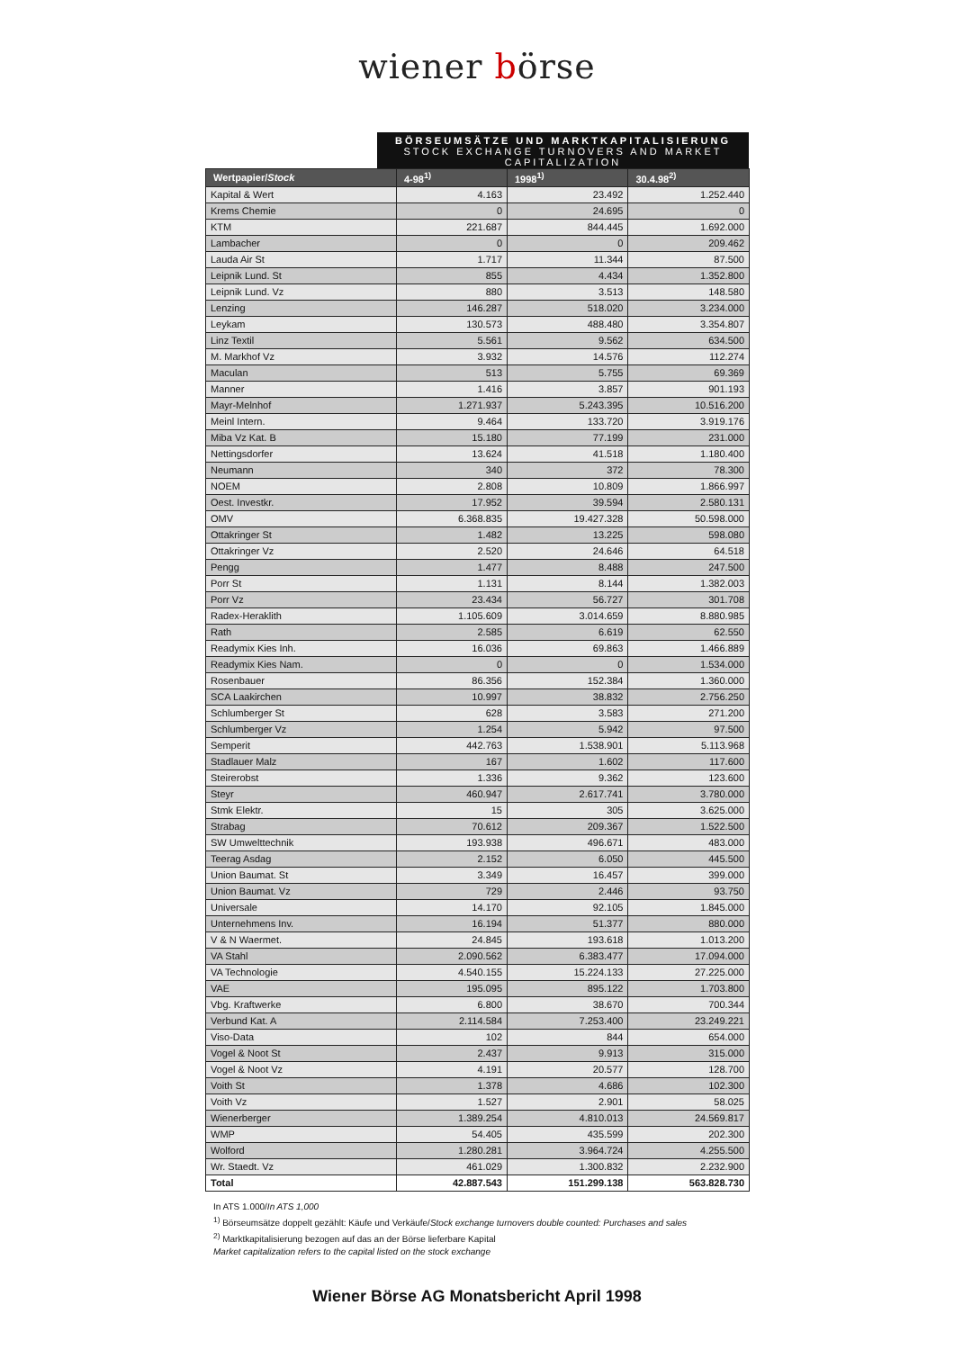wiener börse
BÖRSEUMSÄTZE UND MARKTKAPITALISIERUNG
STOCK EXCHANGE TURNOVERS AND MARKET CAPITALIZATION
| Wertpapier/ Stock | 4-98<sup>1)</sup> | 1998<sup>1)</sup> | 30.4.98<sup>2)</sup> |
| --- | --- | --- | --- |
| Kapital & Wert | 4.163 | 23.492 | 1.252.440 |
| Krems Chemie | 0 | 24.695 | 0 |
| KTM | 221.687 | 844.445 | 1.692.000 |
| Lambacher | 0 | 0 | 209.462 |
| Lauda Air St | 1.717 | 11.344 | 87.500 |
| Leipnik Lund. St | 855 | 4.434 | 1.352.800 |
| Leipnik Lund. Vz | 880 | 3.513 | 148.580 |
| Lenzing | 146.287 | 518.020 | 3.234.000 |
| Leykam | 130.573 | 488.480 | 3.354.807 |
| Linz Textil | 5.561 | 9.562 | 634.500 |
| M. Markhof Vz | 3.932 | 14.576 | 112.274 |
| Maculan | 513 | 5.755 | 69.369 |
| Manner | 1.416 | 3.857 | 901.193 |
| Mayr-Melnhof | 1.271.937 | 5.243.395 | 10.516.200 |
| Meinl Intern. | 9.464 | 133.720 | 3.919.176 |
| Miba Vz Kat. B | 15.180 | 77.199 | 231.000 |
| Nettingsdorfer | 13.624 | 41.518 | 1.180.400 |
| Neumann | 340 | 372 | 78.300 |
| NOEM | 2.808 | 10.809 | 1.866.997 |
| Oest. Investkr. | 17.952 | 39.594 | 2.580.131 |
| OMV | 6.368.835 | 19.427.328 | 50.598.000 |
| Ottakringer St | 1.482 | 13.225 | 598.080 |
| Ottakringer Vz | 2.520 | 24.646 | 64.518 |
| Pengg | 1.477 | 8.488 | 247.500 |
| Porr St | 1.131 | 8.144 | 1.382.003 |
| Porr Vz | 23.434 | 56.727 | 301.708 |
| Radex-Heraklith | 1.105.609 | 3.014.659 | 8.880.985 |
| Rath | 2.585 | 6.619 | 62.550 |
| Readymix Kies Inh. | 16.036 | 69.863 | 1.466.889 |
| Readymix Kies Nam. | 0 | 0 | 1.534.000 |
| Rosenbauer | 86.356 | 152.384 | 1.360.000 |
| SCA Laakirchen | 10.997 | 38.832 | 2.756.250 |
| Schlumberger St | 628 | 3.583 | 271.200 |
| Schlumberger Vz | 1.254 | 5.942 | 97.500 |
| Semperit | 442.763 | 1.538.901 | 5.113.968 |
| Stadlauer Malz | 167 | 1.602 | 117.600 |
| Steirerobst | 1.336 | 9.362 | 123.600 |
| Steyr | 460.947 | 2.617.741 | 3.780.000 |
| Stmk Elektr. | 15 | 305 | 3.625.000 |
| Strabag | 70.612 | 209.367 | 1.522.500 |
| SW Umwelttechnik | 193.938 | 496.671 | 483.000 |
| Teerag Asdag | 2.152 | 6.050 | 445.500 |
| Union Baumat. St | 3.349 | 16.457 | 399.000 |
| Union Baumat. Vz | 729 | 2.446 | 93.750 |
| Universale | 14.170 | 92.105 | 1.845.000 |
| Unternehmens Inv. | 16.194 | 51.377 | 880.000 |
| V & N Waermet. | 24.845 | 193.618 | 1.013.200 |
| VA Stahl | 2.090.562 | 6.383.477 | 17.094.000 |
| VA Technologie | 4.540.155 | 15.224.133 | 27.225.000 |
| VAE | 195.095 | 895.122 | 1.703.800 |
| Vbg. Kraftwerke | 6.800 | 38.670 | 700.344 |
| Verbund Kat. A | 2.114.584 | 7.253.400 | 23.249.221 |
| Viso-Data | 102 | 844 | 654.000 |
| Vogel & Noot St | 2.437 | 9.913 | 315.000 |
| Vogel & Noot Vz | 4.191 | 20.577 | 128.700 |
| Voith St | 1.378 | 4.686 | 102.300 |
| Voith Vz | 1.527 | 2.901 | 58.025 |
| Wienerberger | 1.389.254 | 4.810.013 | 24.569.817 |
| WMP | 54.405 | 435.599 | 202.300 |
| Wolford | 1.280.281 | 3.964.724 | 4.255.500 |
| Wr. Staedt. Vz | 461.029 | 1.300.832 | 2.232.900 |
| Total | 42.887.543 | 151.299.138 | 563.828.730 |
In ATS 1.000/In ATS 1,000
<sup>1)</sup> Börseumsätze doppelt gezählt: Käufe und Verkäufe/Stock exchange turnovers double counted: Purchases and sales
<sup>2)</sup> Marktkapitalisierung bezogen auf das an der Börse lieferbare Kapital
Market capitalization refers to the capital listed on the stock exchange
Wiener Börse AG Monatsbericht April 1998